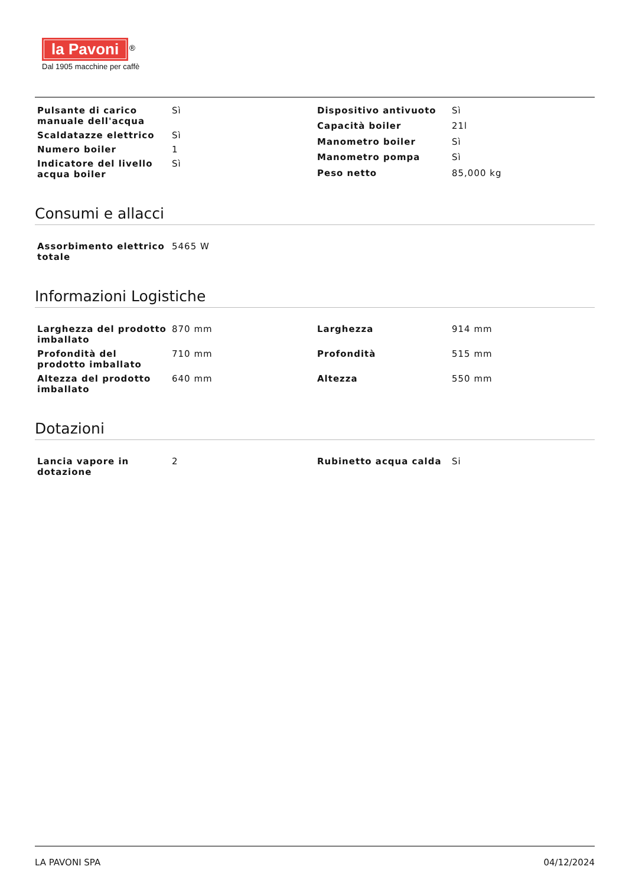la Pavoni<sup>®</sup>
Dal 1905 macchine per caffè
| Pulsante di carico manuale dell'acqua | Sì |
| Scaldatazze elettrico | Sì |
| Numero boiler | 1 |
| Indicatore del livello acqua boiler | Sì |
| Dispositivo antivuoto | Sì |
| Capacità boiler | 21l |
| Manometro boiler | Sì |
| Manometro pompa | Sì |
| Peso netto | 85,000 kg |
Consumi e allacci
| Assorbimento elettrico totale | 5465 W |
Informazioni Logistiche
| Larghezza del prodotto imballato | 870 mm |
| Profondità del prodotto imballato | 710 mm |
| Altezza del prodotto imballato | 640 mm |
| Larghezza | 914 mm |
| Profondità | 515 mm |
| Altezza | 550 mm |
Dotazioni
| Lancia vapore in dotazione | 2 |
| Rubinetto acqua calda | Si |
LA PAVONI SPA 04/12/2024